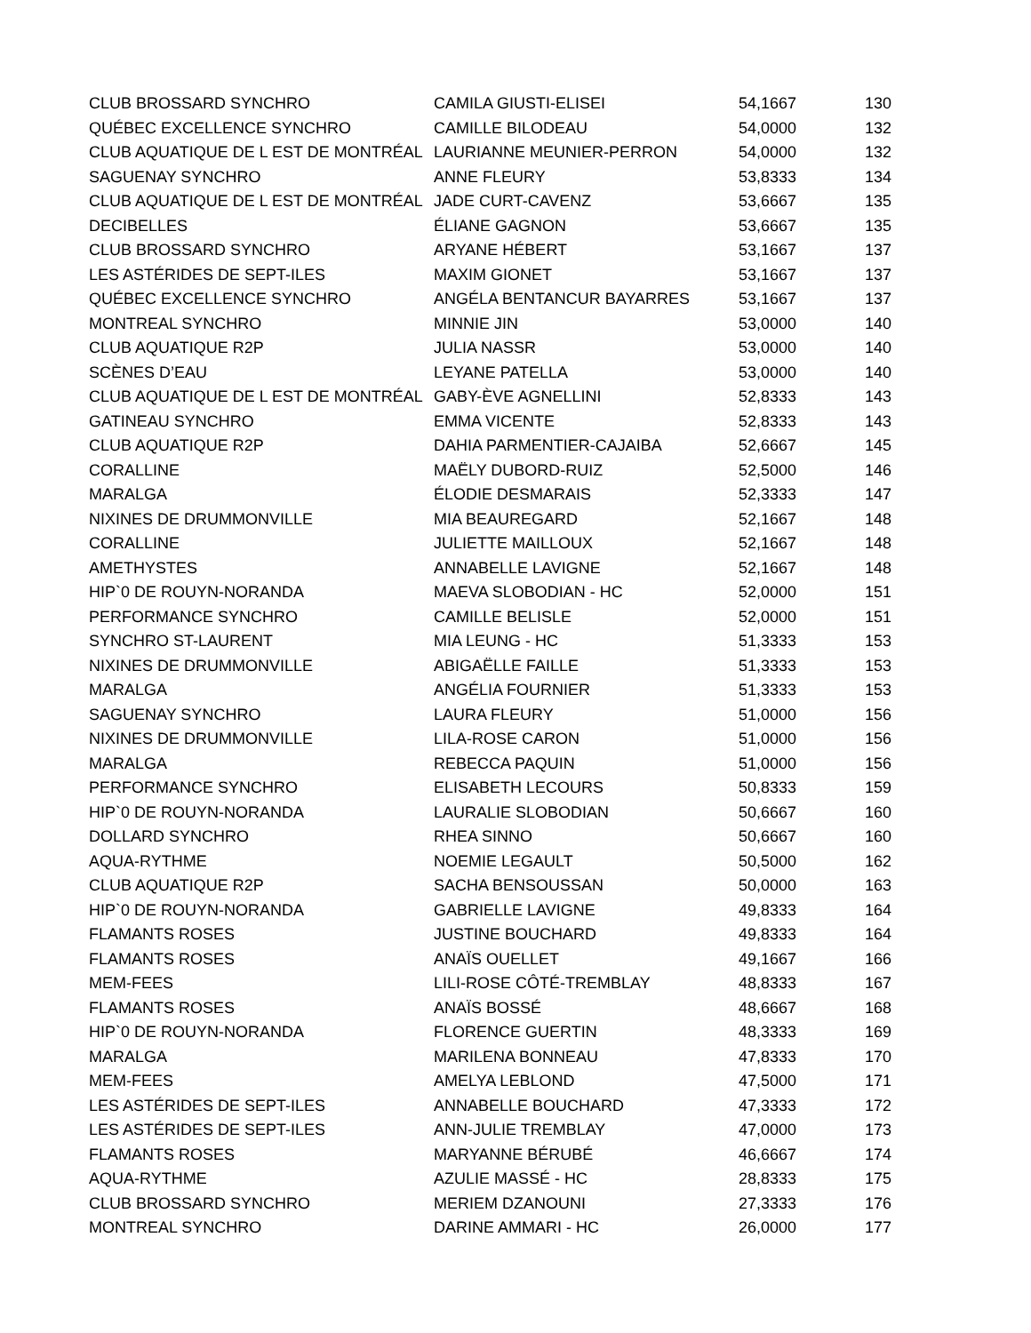| CLUB BROSSARD SYNCHRO | CAMILA GIUSTI-ELISEI | 54,1667 | 130 |
| QUÉBEC EXCELLENCE SYNCHRO | CAMILLE BILODEAU | 54,0000 | 132 |
| CLUB AQUATIQUE DE L EST DE MONTRÉAL | LAURIANNE MEUNIER-PERRON | 54,0000 | 132 |
| SAGUENAY SYNCHRO | ANNE FLEURY | 53,8333 | 134 |
| CLUB AQUATIQUE DE L EST DE MONTRÉAL | JADE CURT-CAVENZ | 53,6667 | 135 |
| DECIBELLES | ÉLIANE GAGNON | 53,6667 | 135 |
| CLUB BROSSARD SYNCHRO | ARYANE HÉBERT | 53,1667 | 137 |
| LES ASTÉRIDES DE SEPT-ILES | MAXIM GIONET | 53,1667 | 137 |
| QUÉBEC EXCELLENCE SYNCHRO | ANGÉLA BENTANCUR BAYARRES | 53,1667 | 137 |
| MONTREAL SYNCHRO | MINNIE JIN | 53,0000 | 140 |
| CLUB AQUATIQUE R2P | JULIA NASSR | 53,0000 | 140 |
| SCÈNES D’EAU | LEYANE PATELLA | 53,0000 | 140 |
| CLUB AQUATIQUE DE L EST DE MONTRÉAL | GABY-ÈVE AGNELLINI | 52,8333 | 143 |
| GATINEAU SYNCHRO | EMMA VICENTE | 52,8333 | 143 |
| CLUB AQUATIQUE R2P | DAHIA PARMENTIER-CAJAIBA | 52,6667 | 145 |
| CORALLINE | MAËLY DUBORD-RUIZ | 52,5000 | 146 |
| MARALGA | ÉLODIE DESMARAIS | 52,3333 | 147 |
| NIXINES DE DRUMMONVILLE | MIA BEAUREGARD | 52,1667 | 148 |
| CORALLINE | JULIETTE MAILLOUX | 52,1667 | 148 |
| AMETHYSTES | ANNABELLE LAVIGNE | 52,1667 | 148 |
| HIP`0 DE ROUYN-NORANDA | MAEVA SLOBODIAN - HC | 52,0000 | 151 |
| PERFORMANCE SYNCHRO | CAMILLE BELISLE | 52,0000 | 151 |
| SYNCHRO ST-LAURENT | MIA LEUNG - HC | 51,3333 | 153 |
| NIXINES DE DRUMMONVILLE | ABIGAËLLE FAILLE | 51,3333 | 153 |
| MARALGA | ANGÉLIA FOURNIER | 51,3333 | 153 |
| SAGUENAY SYNCHRO | LAURA FLEURY | 51,0000 | 156 |
| NIXINES DE DRUMMONVILLE | LILA-ROSE CARON | 51,0000 | 156 |
| MARALGA | REBECCA PAQUIN | 51,0000 | 156 |
| PERFORMANCE SYNCHRO | ELISABETH LECOURS | 50,8333 | 159 |
| HIP`0 DE ROUYN-NORANDA | LAURALIE SLOBODIAN | 50,6667 | 160 |
| DOLLARD SYNCHRO | RHEA SINNO | 50,6667 | 160 |
| AQUA-RYTHME | NOEMIE LEGAULT | 50,5000 | 162 |
| CLUB AQUATIQUE R2P | SACHA BENSOUSSAN | 50,0000 | 163 |
| HIP`0 DE ROUYN-NORANDA | GABRIELLE LAVIGNE | 49,8333 | 164 |
| FLAMANTS ROSES | JUSTINE BOUCHARD | 49,8333 | 164 |
| FLAMANTS ROSES | ANAÏS OUELLET | 49,1667 | 166 |
| MEM-FEES | LILI-ROSE CÔTÉ-TREMBLAY | 48,8333 | 167 |
| FLAMANTS ROSES | ANAÏS BOSSÉ | 48,6667 | 168 |
| HIP`0 DE ROUYN-NORANDA | FLORENCE GUERTIN | 48,3333 | 169 |
| MARALGA | MARILENA BONNEAU | 47,8333 | 170 |
| MEM-FEES | AMELYA LEBLOND | 47,5000 | 171 |
| LES ASTÉRIDES DE SEPT-ILES | ANNABELLE BOUCHARD | 47,3333 | 172 |
| LES ASTÉRIDES DE SEPT-ILES | ANN-JULIE TREMBLAY | 47,0000 | 173 |
| FLAMANTS ROSES | MARYANNE BÉRUBÉ | 46,6667 | 174 |
| AQUA-RYTHME | AZULIE MASSÉ - HC | 28,8333 | 175 |
| CLUB BROSSARD SYNCHRO | MERIEM DZANOUNI | 27,3333 | 176 |
| MONTREAL SYNCHRO | DARINE AMMARI - HC | 26,0000 | 177 |